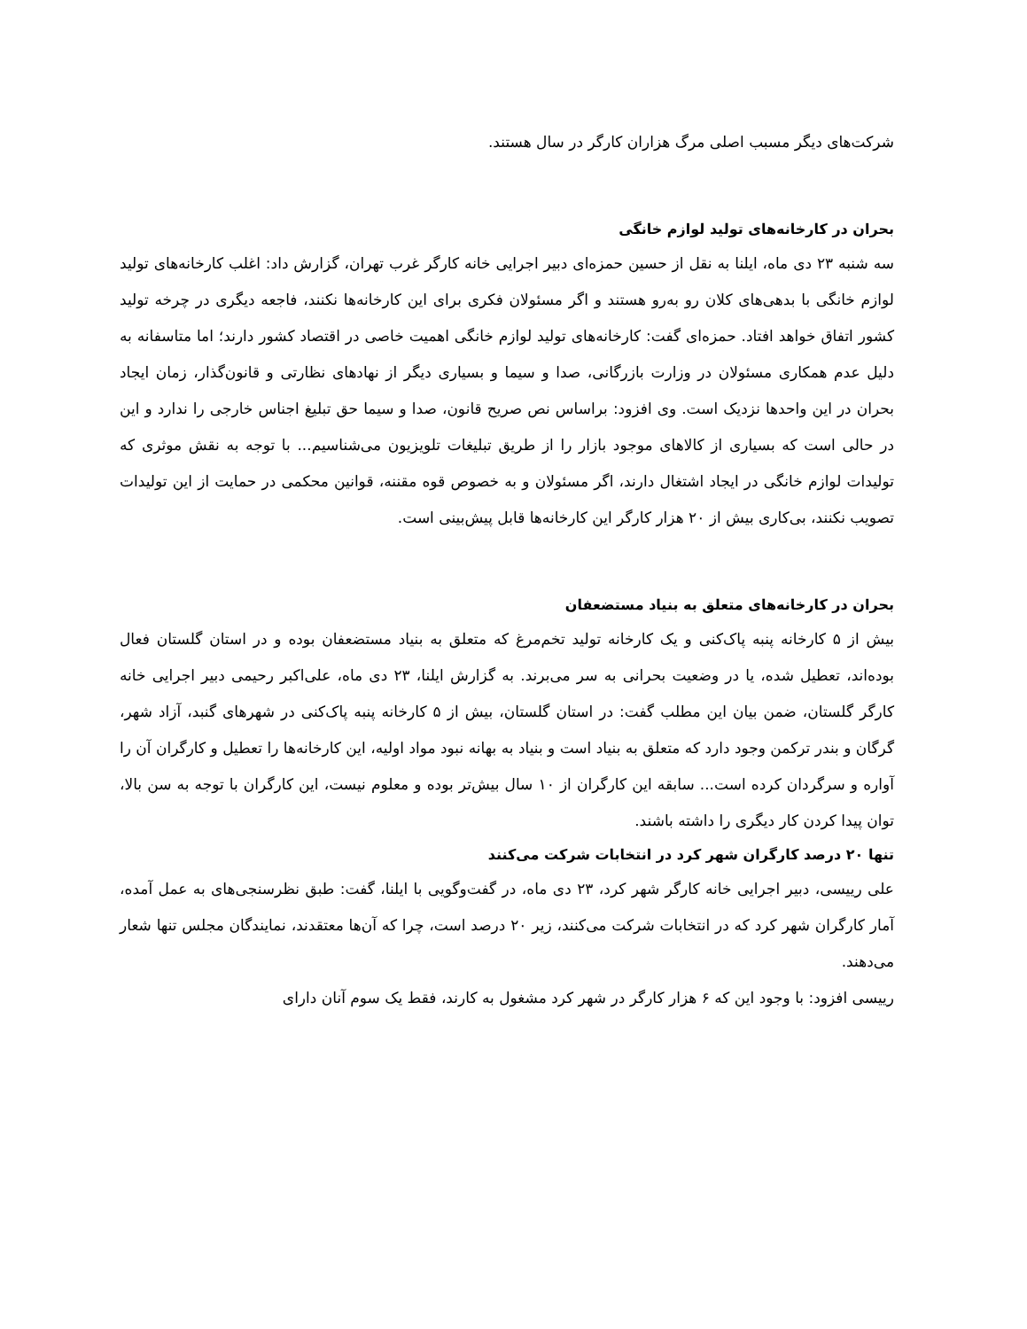شرکت‌های دیگر مسبب اصلی مرگ هزاران کارگر در سال هستند.
بحران در کارخانه‌های تولید لوازم خانگی
سه شنبه ۲۳ دی ماه، ایلنا به نقل از حسین حمزه‌ای دبیر اجرایی خانه کارگر غرب تهران، گزارش داد: اغلب کارخانه‌های تولید لوازم خانگی با بدهی‌های کلان رو به‌رو هستند و اگر مسئولان فکری برای این کارخانه‌ها نکنند، فاجعه دیگری در چرخه تولید کشور اتفاق خواهد افتاد. حمزه‌ای گفت: کارخانه‌های تولید لوازم خانگی اهمیت خاصی در اقتصاد کشور دارند؛ اما متاسفانه به دلیل عدم همکاری مسئولان در وزارت بازرگانی، صدا و سیما و بسیاری دیگر از نهادهای نظارتی و قانون‌گذار، زمان ایجاد بحران در این واحدها نزدیک است. وی افزود: براساس نص صریح قانون، صدا و سیما حق تبلیغ اجناس خارجی را ندارد و این در حالی است که بسیاری از کالاهای موجود بازار را از طریق تبلیغات تلویزیون می‌شناسیم... با توجه به نقش موثری که تولیدات لوازم خانگی در ایجاد اشتغال دارند، اگر مسئولان و به خصوص قوه مقننه، قوانین محکمی در حمایت از این تولیدات تصویب نکنند، بی‌کاری بیش از ۲۰ هزار کارگر این کارخانه‌ها قابل پیش‌بینی است.
بحران در کارخانه‌های متعلق به بنیاد مستضعفان
بیش از ۵ کارخانه پنبه پاک‌کنی و یک کارخانه تولید تخم‌مرغ که متعلق به بنیاد مستضعفان بوده و در استان گلستان فعال بوده‌اند، تعطیل شده، یا در وضعیت بحرانی به سر می‌برند. به گزارش ایلنا، ۲۳ دی ماه، علی‌اکبر رحیمی دبیر اجرایی خانه کارگر گلستان، ضمن بیان این مطلب گفت: در استان گلستان، بیش از ۵ کارخانه پنبه پاک‌کنی در شهرهای گنبد، آزاد شهر، گرگان و بندر ترکمن وجود دارد که متعلق به بنیاد است و بنیاد به بهانه نبود مواد اولیه، این کارخانه‌ها را تعطیل و کارگران آن را آواره و سرگردان کرده است... سابقه این کارگران از ۱۰ سال بیش‌تر بوده و معلوم نیست، این کارگران با توجه به سن بالا، توان پیدا کردن کار دیگری را داشته باشند.
تنها ۲۰ درصد کارگران شهر کرد در انتخابات شرکت می‌کنند
علی رییسی، دبیر اجرایی خانه کارگر شهر کرد، ۲۳ دی ماه، در گفت‌وگویی با ایلنا، گفت: طبق نظرسنجی‌های به عمل آمده، آمار کارگران شهر کرد که در انتخابات شرکت می‌کنند، زیر ۲۰ درصد است، چرا که آن‌ها معتقدند، نمایندگان مجلس تنها شعار می‌دهند.
رییسی افزود: با وجود این که ۶ هزار کارگر در شهر کرد مشغول به کارند، فقط یک سوم آنان دارای